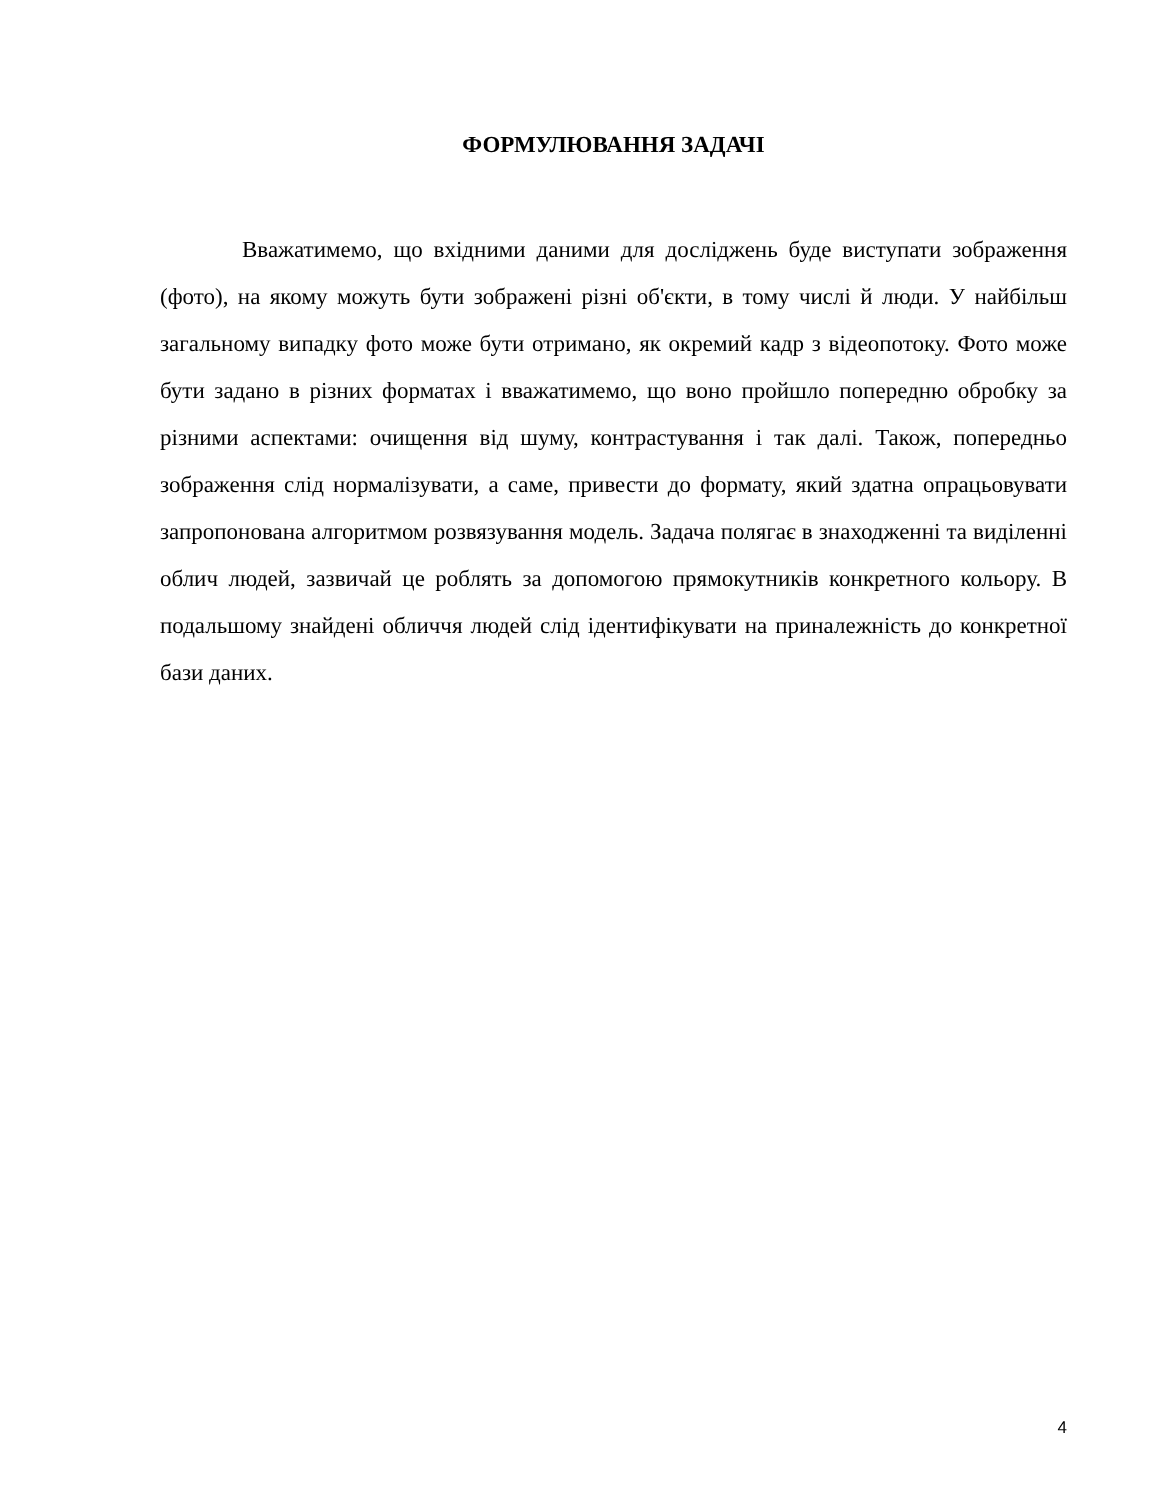ФОРМУЛЮВАННЯ ЗАДАЧІ
Вважатимемо, що вхідними даними для досліджень буде виступати зображення (фото), на якому можуть бути зображені різні об'єкти, в тому числі й люди. У найбільш загальному випадку фото може бути отримано, як окремий кадр з відеопотоку. Фото може бути задано в різних форматах і вважатимемо, що воно пройшло попередню обробку за різними аспектами: очищення від шуму, контрастування і так далі. Також, попередньо зображення слід нормалізувати, а саме, привести до формату, який здатна опрацьовувати запропонована алгоритмом розвязування модель. Задача полягає в знаходженні та виділенні облич людей, зазвичай це роблять за допомогою прямокутників конкретного кольору. В подальшому знайдені обличчя людей слід ідентифікувати на приналежність до конкретної бази даних.
4